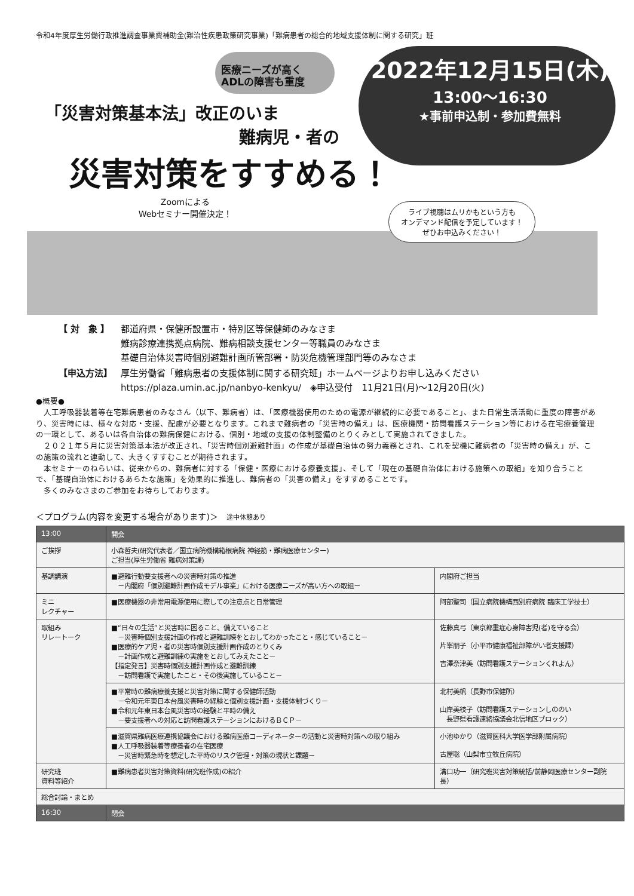令和4年度厚生労働行政推進調査事業費補助金(難治性疾患政策研究事業)「難病患者の総合的地域支援体制に関する研究」班
医療ニーズが高く
ADLの障害も重度
2022年12月15日(木)
13:00～16:30
★事前申込制・参加費無料
「災害対策基本法」改正のいま
難病児・者の
災害対策をすすめる！
Zoomによる
Webセミナー開催決定！
ライブ視聴はムリかもという方も
オンデマンド配信を予定しています！
ぜひお申込みください！
| 【 対 象 】 | 都道府県・保健所設置市・特別区等保健師のみなさま 難病診療連携拠点病院、難病相談支援センター等職員のみなさま 基礎自治体災害時個別避難計画所管部署・防災危機管理部門等のみなさま |
| 【申込方法】 | 厚生労働省「難病患者の支援体制に関する研究班」ホームページよりお申し込みください https://plaza.umin.ac.jp/nanbyo-kenkyu/ ◈申込受付 11月21日(月)～12月20日(火) |
●概要●
人工呼吸器装着等在宅難病患者のみなさん（以下、難病者）は、「医療機器使用のための電源が継続的に必要であること」、また日常生活活動に重度の障害があり、災害時には、様々な対応・支援、配慮が必要となります。これまで難病者の「災害時の備え」は、医療機関・訪問看護ステーション等における在宅療養管理の一環として、あるいは各自治体の難病保健における、個別・地域の支援の体制整備のとりくみとして実施されてきました。
２０２１年５月に災害対策基本法が改正され、「災害時個別避難計画」の作成が基礎自治体の努力義務とされ、これを契機に難病者の「災害時の備え」が、この施策の流れと連動して、大きくすすむことが期待されます。
本セミナーのねらいは、従来からの、難病者に対する「保健・医療における療養支援」、そして「現在の基礎自治体における施策への取組」を知り合うことで、「基礎自治体におけるあらたな施策」を効果的に推進し、難病者の「災害の備え」をすすめることです。
多くのみなさまのご参加をお待ちしております。
＜プログラム(内容を変更する場合があります)＞　途中休憩あり
| 13:00 | 開会 | |
| ご挨拶 | 小森哲夫(研究代表者／国立病院機構箱根病院 神経筋・難病医療センター) ご担当(厚生労働省 難病対策課) | |
| 基調講演 | ■避難行動要支援者への災害時対策の推進 －内閣府「個別避難計画作成モデル事業」における医療ニーズが高い方への取組－ | 内閣府ご担当 |
| ミニ レクチャー | ■医療機器の非常用電源使用に際しての注意点と日常管理 | 阿部聖司（国立病院機構西別府病院 臨床工学技士） |
| 取組み リレートーク | ■“日々の生活”と災害時に困ること、備えていること －災害時個別支援計画の作成と避難訓練をとおしてわかったこと・感じていること－ ■医療的ケア児・者の災害時個別支援計画作成のとりくみ －計画作成と避難訓練の実施をとおしてみえたこと－ 【指定発言】災害時個別支援計画作成と避難訓練 －訪問看護で実施したこと・その後実施していること－ | 佐藤真弓（東京都重症心身障害児(者)を守る会） 片峯朋子（小平市健康福祉部障がい者支援課） 吉澤奈津美（訪問看護ステーションくれよん） |
| | ■平常時の難病療養支援と災害対策に関する保健師活動 －令和元年東日本台風災害時の経験と個別支援計画・支援体制づくり－ ■令和元年東日本台風災害時の経験と平時の備え －要支援者への対応と訪問看護ステーションにおけるＢＣＰ－ | 北村美帆（長野市保健所） 山岸美枝子（訪問看護ステーションしののい 長野県看護連絡協議会北信地区ブロック） |
| | ■滋賀県難病医療連携協議会における難病医療コーディネーターの活動と災害時対策への取り組み ■人工呼吸器装着等療養者の在宅医療 －災害時緊急時を想定した平時のリスク管理・対策の現状と課題－ | 小池ゆかり（滋賀医科大学医学部附属病院） 古屋聡（山梨市立牧丘病院） |
| 研究班 資料等紹介 | ■難病患者災害対策資料(研究班作成)の紹介 | 溝口功一（研究班災害対策統括/前静岡医療センター副院長） |
| 総合討論・まとめ | | |
| 16:30 | 閉会 | |